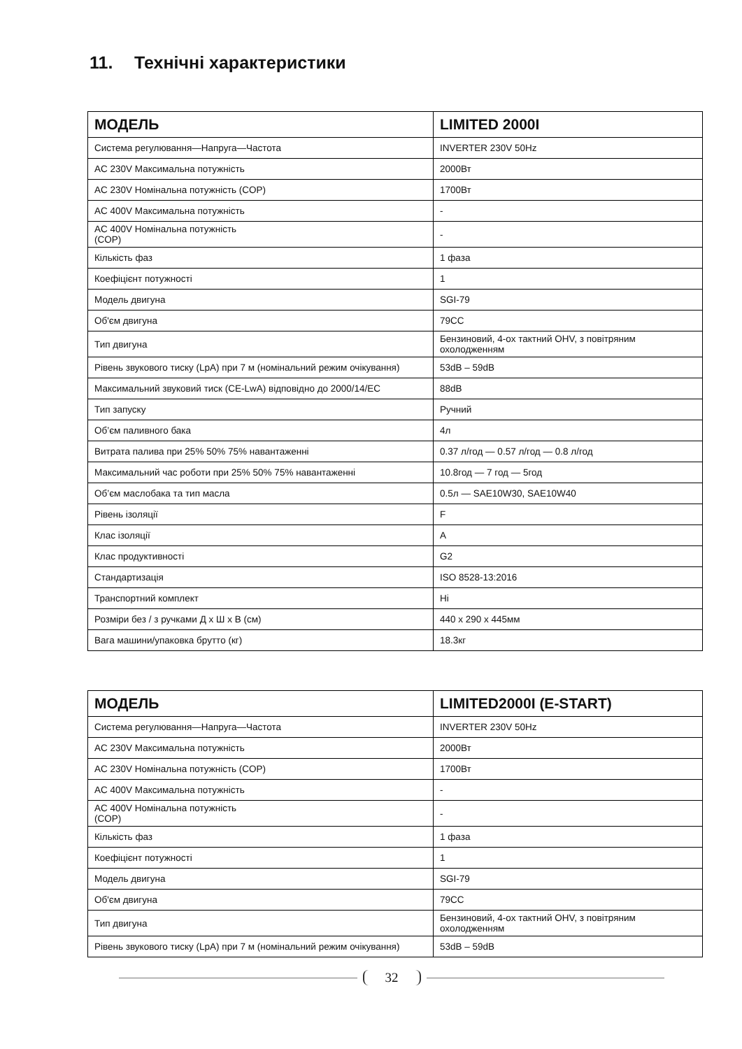11. Технічні характеристики
| МОДЕЛЬ | LIMITED 2000I |
| --- | --- |
| Система регулювання—Напруга—Частота | INVERTER 230V 50Hz |
| AC 230V Максимальна потужність | 2000Вт |
| AC 230V Номінальна потужність (COP) | 1700Вт |
| AC 400V Максимальна потужність | - |
| AC 400V Номінальна потужність (COP) | - |
| Кількість фаз | 1 фаза |
| Коефіцієнт потужності | 1 |
| Модель двигуна | SGI-79 |
| Об'єм двигуна | 79CC |
| Тип двигуна | Бензиновий, 4-ох тактний OHV, з повітряним охолодженням |
| Рівень звукового тиску (LpA) при 7 м (номінальний режим очікування) | 53dB – 59dB |
| Максимальний звуковий тиск (CE-LwA) відповідно до 2000/14/EC | 88dB |
| Тип запуску | Ручний |
| Об’єм паливного бака | 4л |
| Витрата палива при 25% 50% 75% навантаженні | 0.37 л/год — 0.57 л/год — 0.8 л/год |
| Максимальний час роботи при 25% 50% 75% навантаженні | 10.8год — 7 год — 5год |
| Об’єм маслобака та тип масла | 0.5л — SAE10W30, SAE10W40 |
| Рівень ізоляції | F |
| Клас ізоляції | A |
| Клас продуктивності | G2 |
| Стандартизація | ISO 8528-13:2016 |
| Транспортний комплект | Ні |
| Розміри без / з ручками Д х Ш х В (см) | 440 x 290 x 445мм |
| Вага машини/упаковка брутто (кг) | 18.3кг |
| МОДЕЛЬ | LIMITED2000I (E-START) |
| --- | --- |
| Система регулювання—Напруга—Частота | INVERTER 230V 50Hz |
| AC 230V Максимальна потужність | 2000Вт |
| AC 230V Номінальна потужність (COP) | 1700Вт |
| AC 400V Максимальна потужність | - |
| AC 400V Номінальна потужність (COP) | - |
| Кількість фаз | 1 фаза |
| Коефіцієнт потужності | 1 |
| Модель двигуна | SGI-79 |
| Об'єм двигуна | 79CC |
| Тип двигуна | Бензиновий, 4-ох тактний OHV, з повітряним охолодженням |
| Рівень звукового тиску (LpA) при 7 м (номінальний режим очікування) | 53dB – 59dB |
32